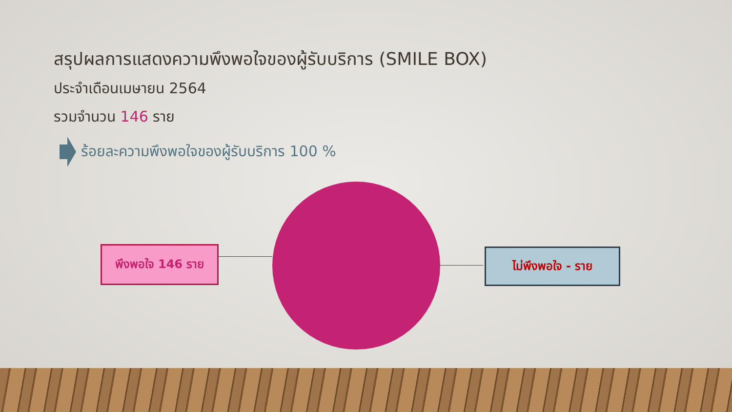สรุปผลการแสดงความพึงพอใจของผู้รับบริการ (SMILE BOX)
ประจำเดือนเมษายน 2564
รวมจำนวน 146 ราย
ร้อยละความพึงพอใจของผู้รับบริการ 100 %
พึงพอใจ 146 ราย ไม่พึงพอใจ - ราย